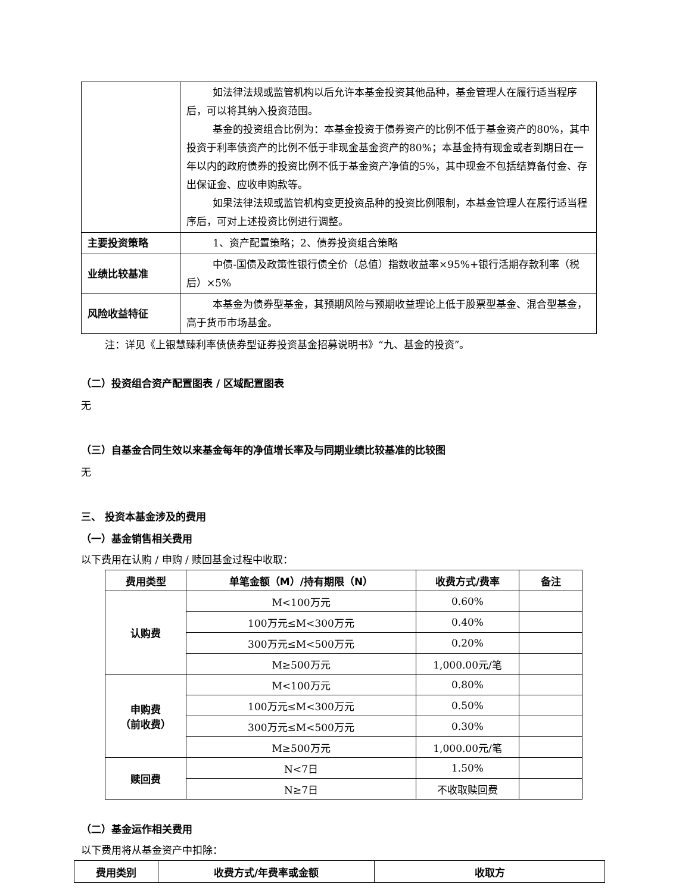| | 如法律法规或监管机构以后允许本基金投资其他品种，基金管理人在履行适当程序后，可以将其纳入投资范围。 基金的投资组合比例为：本基金投资于债券资产的比例不低于基金资产的80%，其中投资于利率债资产的比例不低于非现金基金资产的80%；本基金持有现金或者到期日在一年以内的政府债券的投资比例不低于基金资产净值的5%，其中现金不包括结算备付金、存出保证金、应收申购款等。 如果法律法规或监管机构变更投资品种的投资比例限制，本基金管理人在履行适当程序后，可对上述投资比例进行调整。 |
| 主要投资策略 | 1、资产配置策略；2、债券投资组合策略 |
| 业绩比较基准 | 中债-国债及政策性银行债全价（总值）指数收益率×95%+银行活期存款利率（税后）×5% |
| 风险收益特征 | 本基金为债券型基金，其预期风险与预期收益理论上低于股票型基金、混合型基金，高于货币市场基金。 |
注：详见《上银慧臻利率债债券型证券投资基金招募说明书》“九、基金的投资”。
（二）投资组合资产配置图表 / 区域配置图表
无
（三）自基金合同生效以来基金每年的净值增长率及与同期业绩比较基准的比较图
无
三、 投资本基金涉及的费用
（一）基金销售相关费用
以下费用在认购 / 申购 / 赎回基金过程中收取：
| 费用类型 | 单笔金额（M）/持有期限（N） | 收费方式/费率 | 备注 |
| --- | --- | --- | --- |
| 认购费 | M<100万元 | 0.60% | |
| | 100万元≤M<300万元 | 0.40% | |
| | 300万元≤M<500万元 | 0.20% | |
| | M≥500万元 | 1,000.00元/笔 | |
| 申购费 （前收费） | M<100万元 | 0.80% | |
| | 100万元≤M<300万元 | 0.50% | |
| | 300万元≤M<500万元 | 0.30% | |
| | M≥500万元 | 1,000.00元/笔 | |
| 赎回费 | N<7日 | 1.50% | |
| | N≥7日 | 不收取赎回费 | |
（二）基金运作相关费用
以下费用将从基金资产中扣除：
| 费用类别 | 收费方式/年费率或金额 | 收取方 |
| --- | --- | --- |